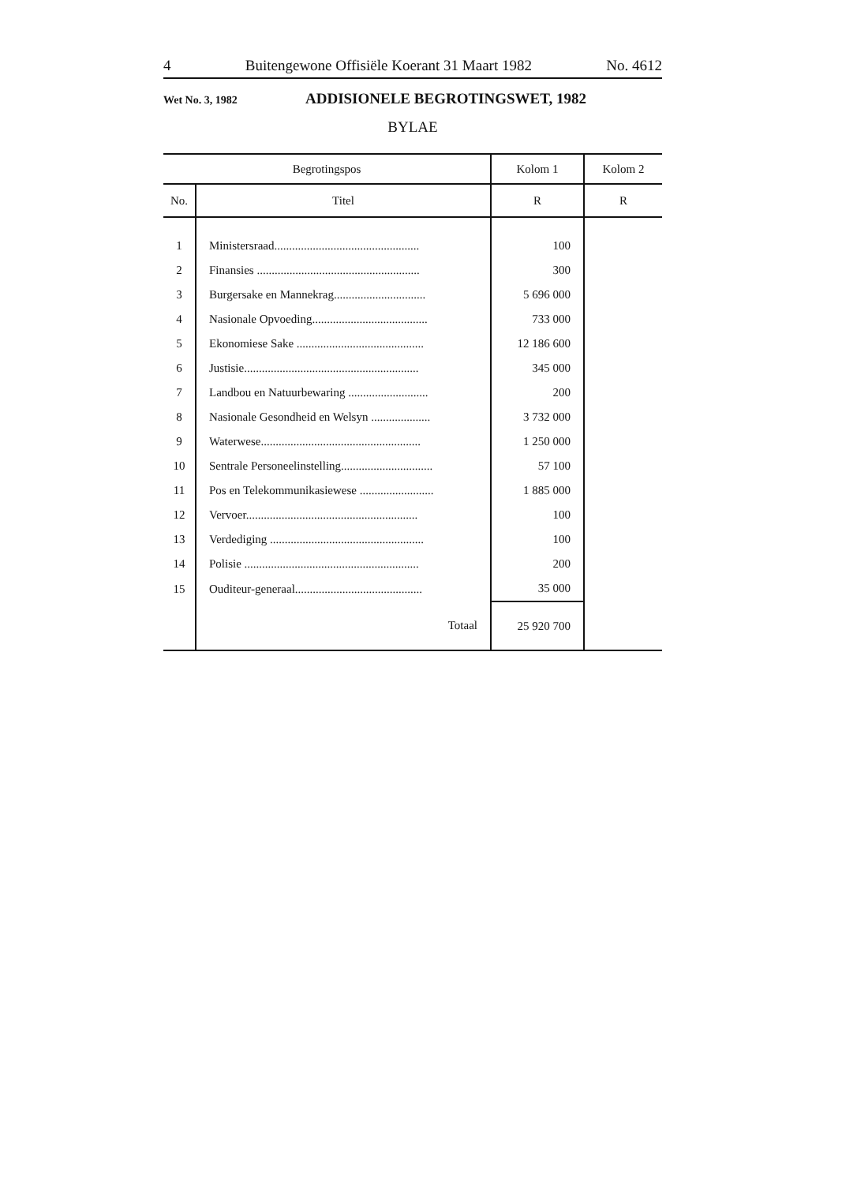4 Buitengewone Offisiële Koerant 31 Maart 1982 No. 4612
Wet No. 3, 1982 ADDISIONELE BEGROTINGSWET, 1982
BYLAE
| Begrotingspos | | Kolom 1 | Kolom 2 |
| --- | --- | --- | --- |
| No. | Titel | R | R |
| 1 | Ministersraad................................................. | 100 | |
| 2 | Finansies ....................................................... | 300 | |
| 3 | Burgersake en Mannekrag............................... | 5 696 000 | |
| 4 | Nasionale Opvoeding....................................... | 733 000 | |
| 5 | Ekonomiese Sake ........................................... | 12 186 600 | |
| 6 | Justisie........................................................... | 345 000 | |
| 7 | Landbou en Natuurbewaring ........................... | 200 | |
| 8 | Nasionale Gesondheid en Welsyn .................... | 3 732 000 | |
| 9 | Waterwese...................................................... | 1 250 000 | |
| 10 | Sentrale Personeelinstelling............................... | 57 100 | |
| 11 | Pos en Telekommunikasiewese ......................... | 1 885 000 | |
| 12 | Vervoer.......................................................... | 100 | |
| 13 | Verdediging .................................................... | 100 | |
| 14 | Polisie ........................................................... | 200 | |
| 15 | Ouditeur-generaal........................................... | 35 000 | |
| | Totaal | 25 920 700 | |